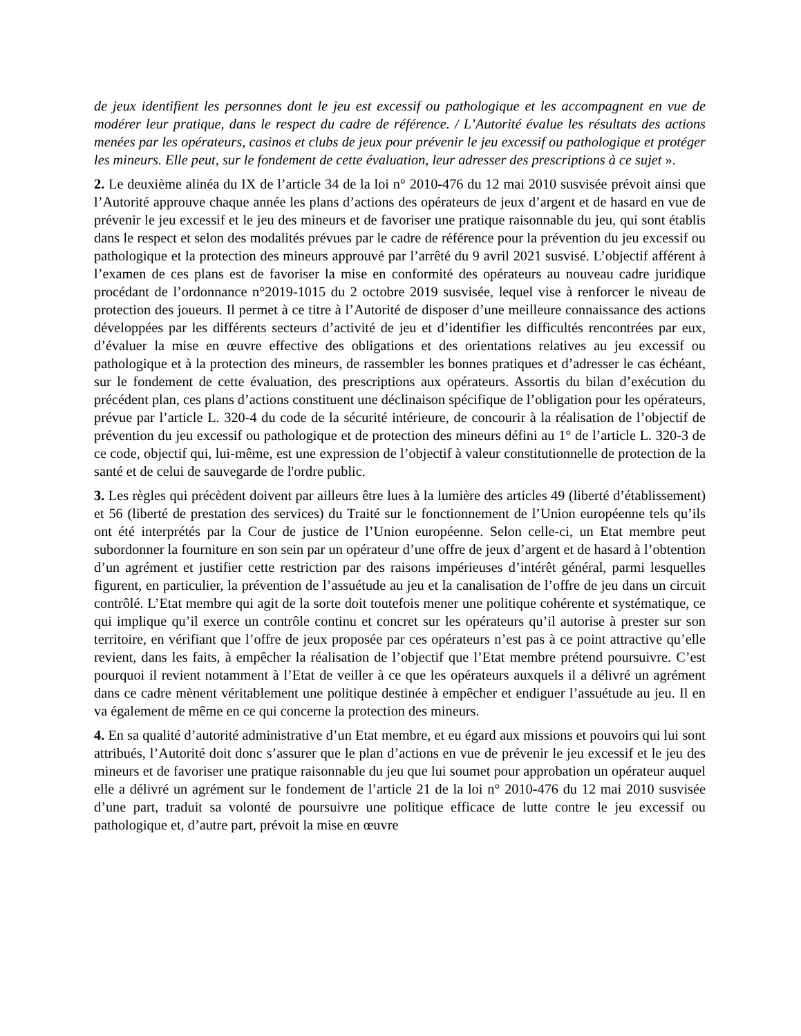de jeux identifient les personnes dont le jeu est excessif ou pathologique et les accompagnent en vue de modérer leur pratique, dans le respect du cadre de référence. / L’Autorité évalue les résultats des actions menées par les opérateurs, casinos et clubs de jeux pour prévenir le jeu excessif ou pathologique et protéger les mineurs. Elle peut, sur le fondement de cette évaluation, leur adresser des prescriptions à ce sujet ».
2. Le deuxième alinéa du IX de l’article 34 de la loi n° 2010-476 du 12 mai 2010 susvisée prévoit ainsi que l’Autorité approuve chaque année les plans d’actions des opérateurs de jeux d’argent et de hasard en vue de prévenir le jeu excessif et le jeu des mineurs et de favoriser une pratique raisonnable du jeu, qui sont établis dans le respect et selon des modalités prévues par le cadre de référence pour la prévention du jeu excessif ou pathologique et la protection des mineurs approuvé par l’arrêté du 9 avril 2021 susvisé. L’objectif afférent à l’examen de ces plans est de favoriser la mise en conformité des opérateurs au nouveau cadre juridique procédant de l’ordonnance n°2019-1015 du 2 octobre 2019 susvisée, lequel vise à renforcer le niveau de protection des joueurs. Il permet à ce titre à l’Autorité de disposer d’une meilleure connaissance des actions développées par les différents secteurs d’activité de jeu et d’identifier les difficultés rencontrées par eux, d’évaluer la mise en œuvre effective des obligations et des orientations relatives au jeu excessif ou pathologique et à la protection des mineurs, de rassembler les bonnes pratiques et d’adresser le cas échéant, sur le fondement de cette évaluation, des prescriptions aux opérateurs. Assortis du bilan d’exécution du précédent plan, ces plans d’actions constituent une déclinaison spécifique de l’obligation pour les opérateurs, prévue par l’article L. 320-4 du code de la sécurité intérieure, de concourir à la réalisation de l’objectif de prévention du jeu excessif ou pathologique et de protection des mineurs défini au 1° de l’article L. 320-3 de ce code, objectif qui, lui-même, est une expression de l’objectif à valeur constitutionnelle de protection de la santé et de celui de sauvegarde de l'ordre public.
3. Les règles qui précèdent doivent par ailleurs être lues à la lumière des articles 49 (liberté d’établissement) et 56 (liberté de prestation des services) du Traité sur le fonctionnement de l’Union européenne tels qu’ils ont été interprétés par la Cour de justice de l’Union européenne. Selon celle-ci, un Etat membre peut subordonner la fourniture en son sein par un opérateur d’une offre de jeux d’argent et de hasard à l’obtention d’un agrément et justifier cette restriction par des raisons impérieuses d’intérêt général, parmi lesquelles figurent, en particulier, la prévention de l’assuétude au jeu et la canalisation de l’offre de jeu dans un circuit contrôlé. L’Etat membre qui agit de la sorte doit toutefois mener une politique cohérente et systématique, ce qui implique qu’il exerce un contrôle continu et concret sur les opérateurs qu’il autorise à prester sur son territoire, en vérifiant que l’offre de jeux proposée par ces opérateurs n’est pas à ce point attractive qu’elle revient, dans les faits, à empêcher la réalisation de l’objectif que l’Etat membre prétend poursuivre. C’est pourquoi il revient notamment à l’Etat de veiller à ce que les opérateurs auxquels il a délivré un agrément dans ce cadre mènent véritablement une politique destinée à empêcher et endiguer l’assuétude au jeu. Il en va également de même en ce qui concerne la protection des mineurs.
4. En sa qualité d’autorité administrative d’un Etat membre, et eu égard aux missions et pouvoirs qui lui sont attribués, l’Autorité doit donc s’assurer que le plan d’actions en vue de prévenir le jeu excessif et le jeu des mineurs et de favoriser une pratique raisonnable du jeu que lui soumet pour approbation un opérateur auquel elle a délivré un agrément sur le fondement de l’article 21 de la loi n° 2010-476 du 12 mai 2010 susvisée d’une part, traduit sa volonté de poursuivre une politique efficace de lutte contre le jeu excessif ou pathologique et, d’autre part, prévoit la mise en œuvre